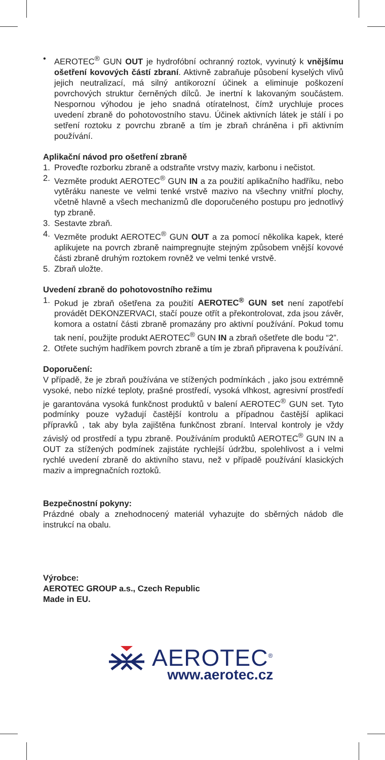• AEROTEC<sup>®</sup> GUN OUT je hydrofóbní ochranný roztok, vyvinutý k vnějšímu ošetření kovových částí zbraní. Aktivně zabraňuje působení kyselých vlivů jejich neutralizací, má silný antikorozní účinek a eliminuje poškození povrchových struktur černěných dílců. Je inertní k lakovaným součástem. Nespornou výhodou je jeho snadná otíratelnost, čímž urychluje proces uvedení zbraně do pohotovostního stavu. Účinek aktivních látek je stálí i po setření roztoku z povrchu zbraně a tím je zbraň chráněna i při aktivním používání.
Aplikační návod pro ošetření zbraně
1. Proveďte rozborku zbraně a odstraňte vrstvy maziv, karbonu i nečistot.
2. Vezměte produkt AEROTEC<sup>®</sup> GUN IN a za použití aplikačního hadříku, nebo vytěráku naneste ve velmi tenké vrstvě mazivo na všechny vnitřní plochy, včetně hlavně a všech mechanizmů dle doporučeného postupu pro jednotlivý typ zbraně.
3. Sestavte zbraň.
4. Vezměte produkt AEROTEC<sup>®</sup> GUN OUT a za pomocí několika kapek, které aplikujete na povrch zbraně naimpregnujte stejným způsobem vnější kovové části zbraně druhým roztokem rovněž ve velmi tenké vrstvě.
5. Zbraň uložte.
Uvedení zbraně do pohotovostního režimu
1. Pokud je zbraň ošetřena za použití AEROTEC<sup>®</sup> GUN set není zapotřebí provádět DEKONZERVACI, stačí pouze otřít a překontrolovat, zda jsou závěr, komora a ostatní části zbraně promazány pro aktivní používání. Pokud tomu tak není, použijte produkt AEROTEC<sup>®</sup> GUN IN a zbraň ošetřete dle bodu “2”.
2. Otřete suchým hadříkem povrch zbraně a tím je zbraň připravena k používání.
Doporučení:
V případě, že je zbraň používána ve stížených podmínkách , jako jsou extrémně vysoké, nebo nízké teploty, prašné prostředí, vysoká vlhkost, agresivní prostředí je garantována vysoká funkčnost produktů v balení AEROTEC<sup>®</sup> GUN set. Tyto podmínky pouze vyžadují častější kontrolu a případnou častější aplikaci přípravků , tak aby byla zajištěna funkčnost zbraní. Interval kontroly je vždy závislý od prostředí a typu zbraně. Používáním produktů AEROTEC<sup>®</sup> GUN IN a OUT za stížených podmínek zajistáte rychlejší údržbu, spolehlivost a i velmi rychlé uvedení zbraně do aktivního stavu, než v případě používání klasických maziv a impregnačních roztoků.
Bezpečnostní pokyny:
Prázdné obaly a znehodnocený materiál vyhazujte do sběrných nádob dle instrukcí na obalu.
Výrobce:
AEROTEC GROUP a.s., Czech Republic
Made in EU.
AEROTEC<sup>®</sup>
www.aerotec.cz